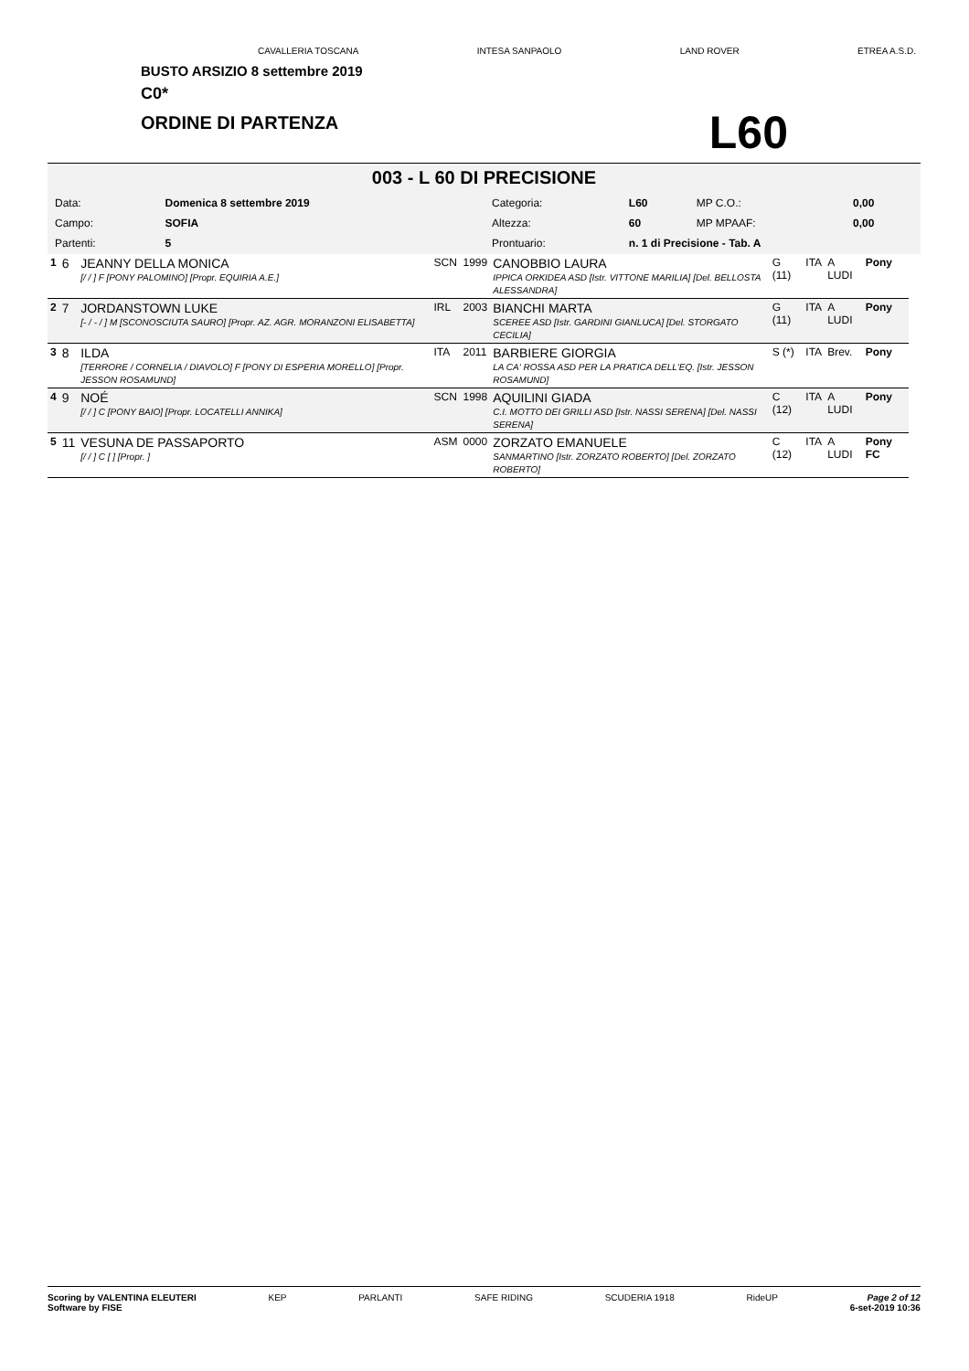CAVALLERIA TOSCANA INTESA SANPAOLO LAND ROVER ETREA A.S.D.
BUSTO ARSIZIO 8 settembre 2019
C0*
ORDINE DI PARTENZA
L60
003 - L 60 DI PRECISIONE
| Data: | Domenica 8 settembre 2019 | Categoria: | L60 | MP C.O.: | 0,00 |
| Campo: | SOFIA | Altezza: | 60 | MP MPAAF: | 0,00 |
| Partenti: | 5 | Prontuario: | n. 1 di Precisione - Tab. A | | |
| 1 | 6 | JEANNY DELLA MONICA [/ / ] F [PONY PALOMINO] [Propr. EQUIRIA A.E.] | SCN | 1999 | CANOBBIO LAURA IPPICA ORKIDEA ASD [Istr. VITTONE MARILIA] [Del. BELLOSTA ALESSANDRA] | G (11) | ITA | A LUDI | Pony |
| 2 | 7 | JORDANSTOWN LUKE [- / - / ] M [SCONOSCIUTA SAURO] [Propr. AZ. AGR. MORANZONI ELISABETTA] | IRL | 2003 | BIANCHI MARTA SCEREE ASD [Istr. GARDINI GIANLUCA] [Del. STORGATO CECILIA] | G (11) | ITA | A LUDI | Pony |
| 3 | 8 | ILDA [TERRORE / CORNELIA / DIAVOLO] F [PONY DI ESPERIA MORELLO] [Propr. JESSON ROSAMUND] | ITA | 2011 | BARBIERE GIORGIA LA CA' ROSSA ASD PER LA PRATICA DELL'EQ. [Istr. JESSON ROSAMUND] | S (*) | ITA | Brev. | Pony |
| 4 | 9 | NOÉ [/ / ] C [PONY BAIO] [Propr. LOCATELLI ANNIKA] | SCN | 1998 | AQUILINI GIADA C.I. MOTTO DEI GRILLI ASD [Istr. NASSI SERENA] [Del. NASSI SERENA] | C (12) | ITA | A LUDI | Pony |
| 5 | 11 | VESUNA DE PASSAPORTO [/ / ] C [ ] [Propr. ] | ASM | 0000 | ZORZATO EMANUELE SANMARTINO [Istr. ZORZATO ROBERTO] [Del. ZORZATO ROBERTO] | C (12) | ITA | A LUDI | Pony FC |
Scoring by VALENTINA ELEUTERI
Software by FISE KEP PARLANTI SAFE RIDING SCUDERIA 1918 RideUP Page 2 of 12
6-set-2019 10:36